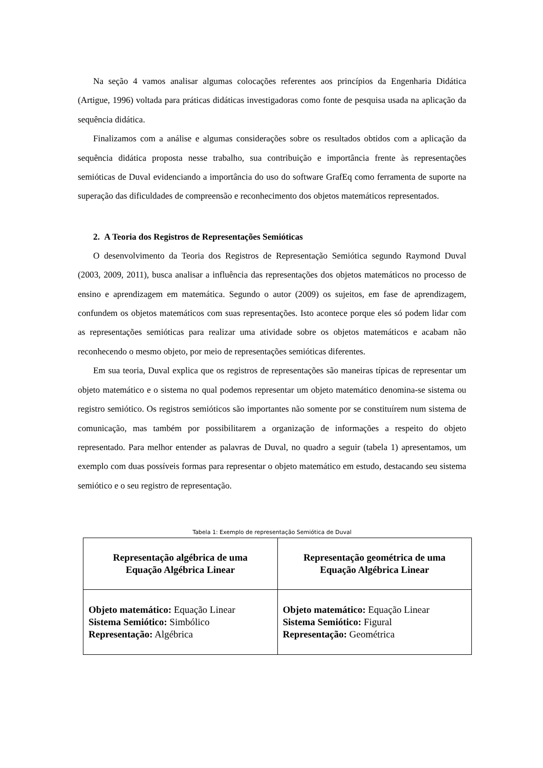Na seção 4 vamos analisar algumas colocações referentes aos princípios da Engenharia Didática (Artigue, 1996) voltada para práticas didáticas investigadoras como fonte de pesquisa usada na aplicação da sequência didática.
Finalizamos com a análise e algumas considerações sobre os resultados obtidos com a aplicação da sequência didática proposta nesse trabalho, sua contribuição e importância frente às representações semióticas de Duval evidenciando a importância do uso do software GrafEq como ferramenta de suporte na superação das dificuldades de compreensão e reconhecimento dos objetos matemáticos representados.
2. A Teoria dos Registros de Representações Semióticas
O desenvolvimento da Teoria dos Registros de Representação Semiótica segundo Raymond Duval (2003, 2009, 2011), busca analisar a influência das representações dos objetos matemáticos no processo de ensino e aprendizagem em matemática. Segundo o autor (2009) os sujeitos, em fase de aprendizagem, confundem os objetos matemáticos com suas representações. Isto acontece porque eles só podem lidar com as representações semióticas para realizar uma atividade sobre os objetos matemáticos e acabam não reconhecendo o mesmo objeto, por meio de representações semióticas diferentes.
Em sua teoria, Duval explica que os registros de representações são maneiras típicas de representar um objeto matemático e o sistema no qual podemos representar um objeto matemático denomina-se sistema ou registro semiótico. Os registros semióticos são importantes não somente por se constituírem num sistema de comunicação, mas também por possibilitarem a organização de informações a respeito do objeto representado. Para melhor entender as palavras de Duval, no quadro a seguir (tabela 1) apresentamos, um exemplo com duas possíveis formas para representar o objeto matemático em estudo, destacando seu sistema semiótico e o seu registro de representação.
Tabela 1: Exemplo de representação Semiótica de Duval
| Representação algébrica de uma Equação Algébrica Linear | Representação geométrica de uma Equação Algébrica Linear |
| --- | --- |
| Objeto matemático: Equação Linear Sistema Semiótico: Simbólico Representação: Algébrica | Objeto matemático: Equação Linear Sistema Semiótico: Figural Representação: Geométrica |